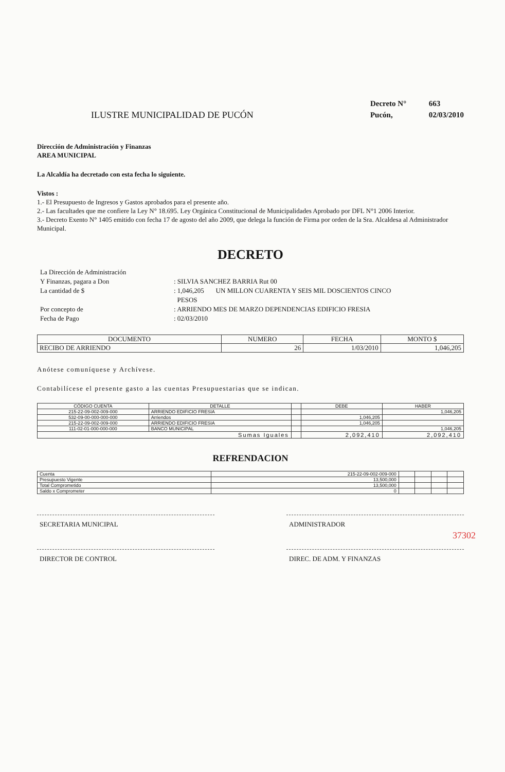ILUSTRE MUNICIPALIDAD DE PUCÓN
Decreto N° 663
Pucón, 02/03/2010
Dirección de Administración y Finanzas
AREA MUNICIPAL
La Alcaldía ha decretado con esta fecha lo siguiente.
Vistos :
1.- El Presupuesto de Ingresos y Gastos aprobados para el presente año.
2.- Las facultades que me confiere la Ley N° 18.695. Ley Orgánica Constitucional de Municipalidades Aprobado por DFL N°1 2006 Interior.
3.- Decreto Exento N° 1405 emitido con fecha 17 de agosto del año 2009, que delega la función de Firma por orden de la Sra. Alcaldesa al Administrador Municipal.
DECRETO
La Dirección de Administración
Y Finanzas, pagara a Don : SILVIA SANCHEZ BARRIA Rut 00
La cantidad de $ : 1,046,205 UN MILLON CUARENTA Y SEIS MIL DOSCIENTOS CINCO
PESOS
Por concepto de : ARRIENDO MES DE MARZO DEPENDENCIAS EDIFICIO FRESIA
Fecha de Pago : 02/03/2010
| DOCUMENTO | NUMERO | FECHA | MONTO $ |
| --- | --- | --- | --- |
| RECIBO DE ARRIENDO | 26 | 1/03/2010 | 1,046,205 |
Anótese comuníquese y Archívese.
Contabilícese el presente gasto a las cuentas Presupuestarias que se indican.
| CÓDIGO CUENTA | DETALLE | | DEBE | HABER |
| --- | --- | --- | --- | --- |
| 215-22-09-002-009-000 | ARRIENDO EDIFICIO FRESIA | | | 1,046,205 |
| 532-09-00-000-000-000 | Arriendos | | 1,046,205 | |
| 215-22-09-002-009-000 | ARRIENDO EDIFICIO FRESIA | | 1,046,205 | |
| 111-02-01-000-000-000 | BANCO MUNICIPAL | | | 1,046,205 |
| Sumas Iguales | | | 2,092,410 | 2,092,410 |
REFRENDACION
| Cuenta | 215-22-09-002-009-000 | | | | |
| Presupuesto Vigente | 13,500,000 | | | | |
| Total Comprometido | 13,500,000 | | | | |
| Saldo x Comprometer | 0 | | | | |
SECRETARIA MUNICIPAL ADMINISTRADOR
DIRECTOR DE CONTROL DIREC. DE ADM. Y FINANZAS
37302